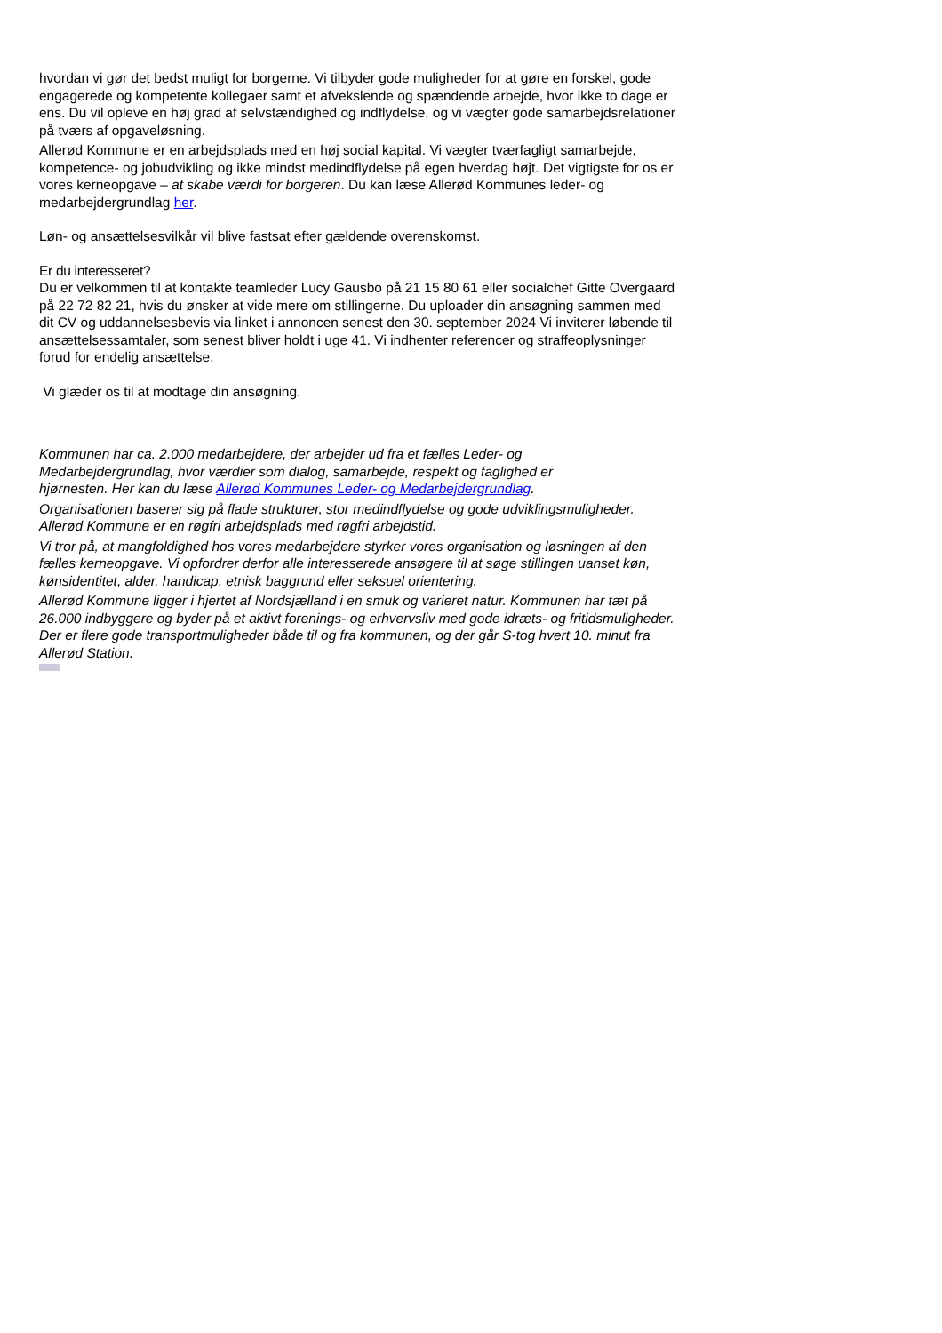hvordan vi gør det bedst muligt for borgerne. Vi tilbyder gode muligheder for at gøre en forskel, gode engagerede og kompetente kollegaer samt et afvekslende og spændende arbejde, hvor ikke to dage er ens. Du vil opleve en høj grad af selvstændighed og indflydelse, og vi vægter gode samarbejdsrelationer på tværs af opgaveløsning.
Allerød Kommune er en arbejdsplads med en høj social kapital. Vi vægter tværfagligt samarbejde, kompetence- og jobudvikling og ikke mindst medindflydelse på egen hverdag højt. Det vigtigste for os er vores kerneopgave – at skabe værdi for borgeren. Du kan læse Allerød Kommunes leder- og medarbejdergrundlag her.
Løn- og ansættelsesvilkår vil blive fastsat efter gældende overenskomst.
Er du interesseret?
Du er velkommen til at kontakte teamleder Lucy Gausbo på 21 15 80 61 eller socialchef Gitte Overgaard på 22 72 82 21, hvis du ønsker at vide mere om stillingerne. Du uploader din ansøgning sammen med dit CV og uddannelsesbevis via linket i annoncen senest den 30. september 2024 Vi inviterer løbende til ansættelsessamtaler, som senest bliver holdt i uge 41. Vi indhenter referencer og straffeoplysninger forud for endelig ansættelse.
Vi glæder os til at modtage din ansøgning.
Kommunen har ca. 2.000 medarbejdere, der arbejder ud fra et fælles Leder- og
Medarbejdergrundlag, hvor værdier som dialog, samarbejde, respekt og faglighed er
hjørnesten. Her kan du læse Allerød Kommunes Leder- og Medarbejdergrundlag.
Organisationen baserer sig på flade strukturer, stor medindflydelse og gode udviklingsmuligheder. Allerød Kommune er en røgfri arbejdsplads med røgfri arbejdstid.
Vi tror på, at mangfoldighed hos vores medarbejdere styrker vores organisation og løsningen af den fælles kerneopgave. Vi opfordrer derfor alle interesserede ansøgere til at søge stillingen uanset køn, kønsidentitet, alder, handicap, etnisk baggrund eller seksuel orientering.
Allerød Kommune ligger i hjertet af Nordsjælland i en smuk og varieret natur. Kommunen har tæt på 26.000 indbyggere og byder på et aktivt forenings- og erhvervsliv med gode idræts- og fritidsmuligheder. Der er flere gode transportmuligheder både til og fra kommunen, og der går S-tog hvert 10. minut fra Allerød Station.